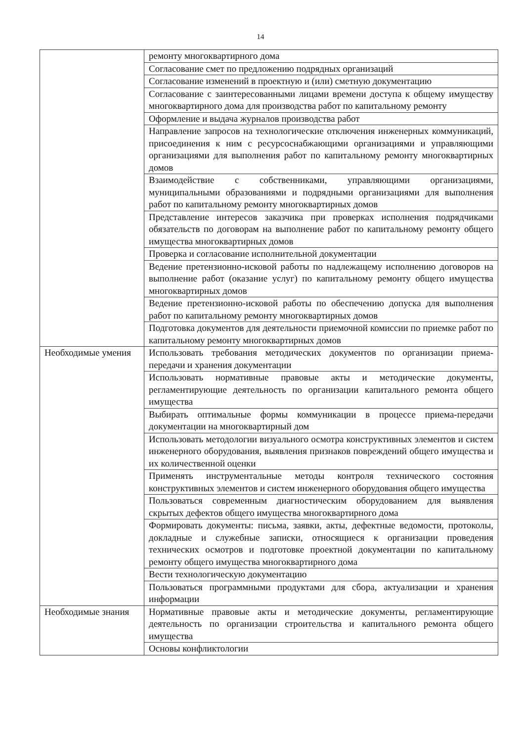14
| | ремонту многоквартирного дома |
| | Согласование смет по предложению подрядных организаций |
| | Согласование изменений в проектную и (или) сметную документацию |
| | Согласование с заинтересованными лицами времени доступа к общему имуществу многоквартирного дома для производства работ по капитальному ремонту |
| | Оформление и выдача журналов производства работ |
| | Направление запросов на технологические отключения инженерных коммуникаций, присоединения к ним с ресурсоснабжающими организациями и управляющими организациями для выполнения работ по капитальному ремонту многоквартирных домов |
| | Взаимодействие с собственниками, управляющими организациями, муниципальными образованиями и подрядными организациями для выполнения работ по капитальному ремонту многоквартирных домов |
| | Представление интересов заказчика при проверках исполнения подрядчиками обязательств по договорам на выполнение работ по капитальному ремонту общего имущества многоквартирных домов |
| | Проверка и согласование исполнительной документации |
| | Ведение претензионно-исковой работы по надлежащему исполнению договоров на выполнение работ (оказание услуг) по капитальному ремонту общего имущества многоквартирных домов |
| | Ведение претензионно-исковой работы по обеспечению допуска для выполнения работ по капитальному ремонту многоквартирных домов |
| | Подготовка документов для деятельности приемочной комиссии по приемке работ по капитальному ремонту многоквартирных домов |
| Необходимые умения | Использовать требования методических документов по организации приема-передачи и хранения документации |
| | Использовать нормативные правовые акты и методические документы, регламентирующие деятельность по организации капитального ремонта общего имущества |
| | Выбирать оптимальные формы коммуникации в процессе приема-передачи документации на многоквартирный дом |
| | Использовать методологии визуального осмотра конструктивных элементов и систем инженерного оборудования, выявления признаков повреждений общего имущества и их количественной оценки |
| | Применять инструментальные методы контроля технического состояния конструктивных элементов и систем инженерного оборудования общего имущества |
| | Пользоваться современным диагностическим оборудованием для выявления скрытых дефектов общего имущества многоквартирного дома |
| | Формировать документы: письма, заявки, акты, дефектные ведомости, протоколы, докладные и служебные записки, относящиеся к организации проведения технических осмотров и подготовке проектной документации по капитальному ремонту общего имущества многоквартирного дома |
| | Вести технологическую документацию |
| | Пользоваться программными продуктами для сбора, актуализации и хранения информации |
| Необходимые знания | Нормативные правовые акты и методические документы, регламентирующие деятельность по организации строительства и капитального ремонта общего имущества |
| | Основы конфликтологии |